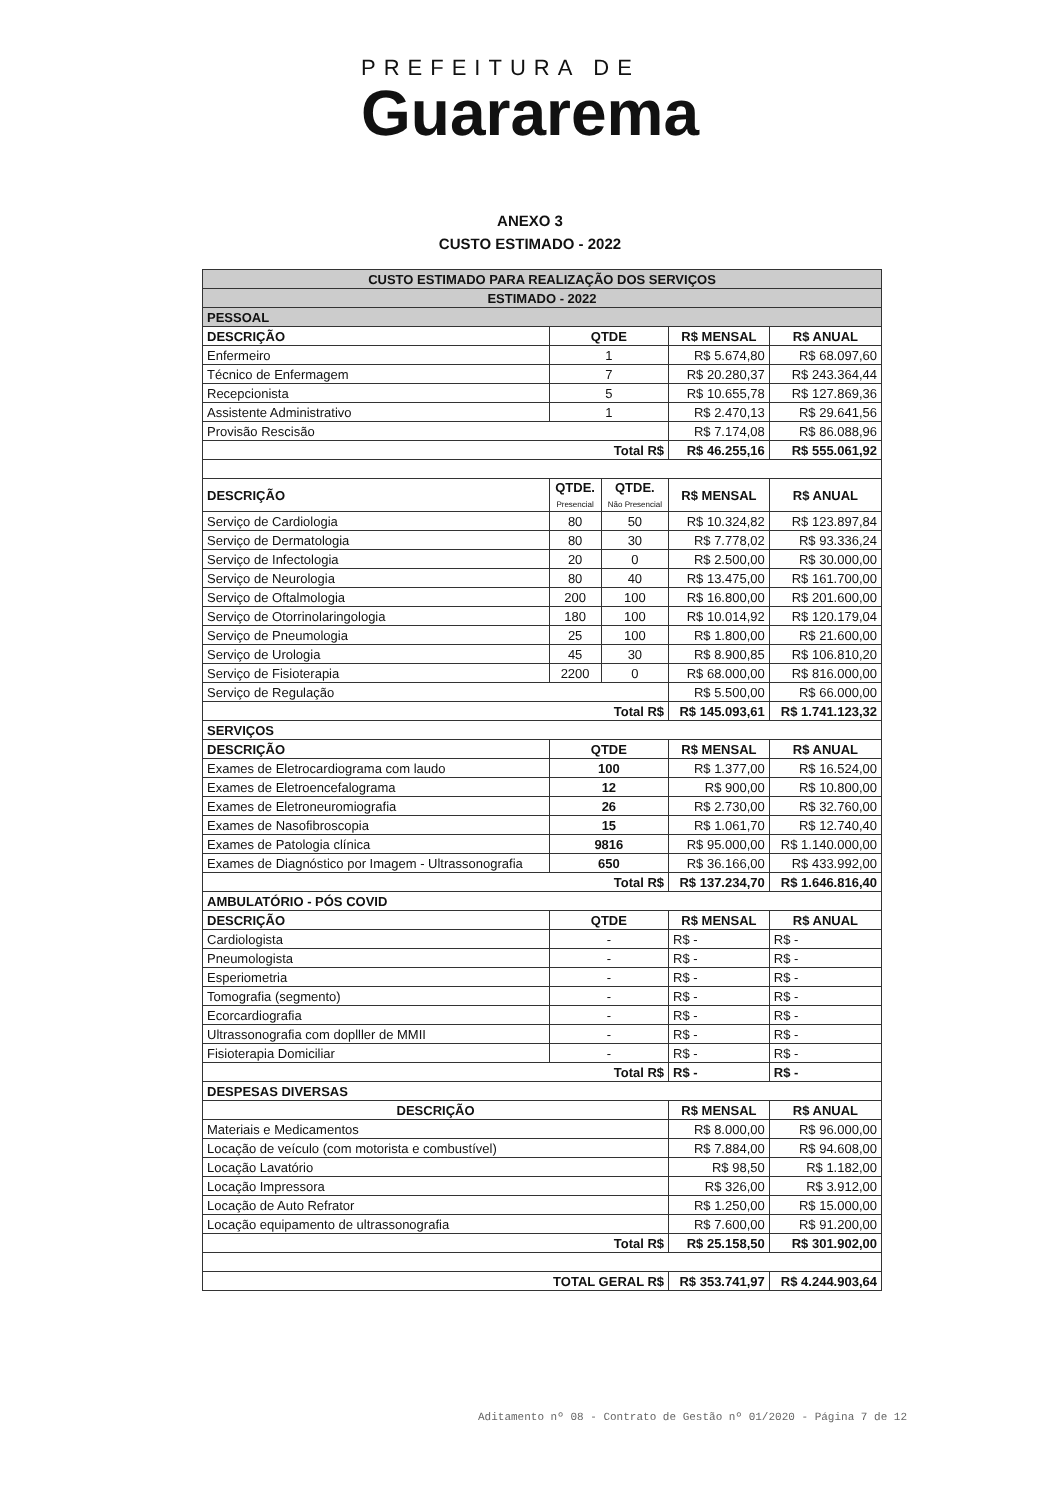PREFEITURA DE
Guararema
ANEXO 3
CUSTO ESTIMADO - 2022
| CUSTO ESTIMADO PARA REALIZAÇÃO DOS SERVIÇOS | | | | |
| ESTIMADO - 2022 | | | | |
| PESSOAL | | | | |
| DESCRIÇÃO | QTDE | | R$ MENSAL | R$ ANUAL |
| Enfermeiro | 1 | | R$ 5.674,80 | R$ 68.097,60 |
| Técnico de Enfermagem | 7 | | R$ 20.280,37 | R$ 243.364,44 |
| Recepcionista | 5 | | R$ 10.655,78 | R$ 127.869,36 |
| Assistente Administrativo | 1 | | R$ 2.470,13 | R$ 29.641,56 |
| Provisão Rescisão | | | R$ 7.174,08 | R$ 86.088,96 |
| Total R$ | | | R$ 46.255,16 | R$ 555.061,92 |
| DESCRIÇÃO | QTDE. Presencial | QTDE. Não Presencial | R$ MENSAL | R$ ANUAL |
| Serviço de Cardiologia | 80 | 50 | R$ 10.324,82 | R$ 123.897,84 |
| Serviço de Dermatologia | 80 | 30 | R$ 7.778,02 | R$ 93.336,24 |
| Serviço de Infectologia | 20 | 0 | R$ 2.500,00 | R$ 30.000,00 |
| Serviço de Neurologia | 80 | 40 | R$ 13.475,00 | R$ 161.700,00 |
| Serviço de Oftalmologia | 200 | 100 | R$ 16.800,00 | R$ 201.600,00 |
| Serviço de Otorrinolaringologia | 180 | 100 | R$ 10.014,92 | R$ 120.179,04 |
| Serviço de Pneumologia | 25 | 100 | R$ 1.800,00 | R$ 21.600,00 |
| Serviço de Urologia | 45 | 30 | R$ 8.900,85 | R$ 106.810,20 |
| Serviço de Fisioterapia | 2200 | 0 | R$ 68.000,00 | R$ 816.000,00 |
| Serviço de Regulação | | | R$ 5.500,00 | R$ 66.000,00 |
| Total R$ | | | R$ 145.093,61 | R$ 1.741.123,32 |
| SERVIÇOS | | | | |
| DESCRIÇÃO | QTDE | | R$ MENSAL | R$ ANUAL |
| Exames de Eletrocardiograma com laudo | 100 | | R$ 1.377,00 | R$ 16.524,00 |
| Exames de Eletroencefalograma | 12 | | R$ 900,00 | R$ 10.800,00 |
| Exames de Eletroneuromiografia | 26 | | R$ 2.730,00 | R$ 32.760,00 |
| Exames de Nasofibroscopia | 15 | | R$ 1.061,70 | R$ 12.740,40 |
| Exames de Patologia clínica | 9816 | | R$ 95.000,00 | R$ 1.140.000,00 |
| Exames de Diagnóstico por Imagem - Ultrassonografia | 650 | | R$ 36.166,00 | R$ 433.992,00 |
| Total R$ | | | R$ 137.234,70 | R$ 1.646.816,40 |
| AMBULATÓRIO - PÓS COVID | | | | |
| DESCRIÇÃO | QTDE | | R$ MENSAL | R$ ANUAL |
| Cardiologista | - | | R$ - | R$ - |
| Pneumologista | - | | R$ - | R$ - |
| Esperiometria | - | | R$ - | R$ - |
| Tomografia (segmento) | - | | R$ - | R$ - |
| Ecorcardiografia | - | | R$ - | R$ - |
| Ultrassonografia com doplller de MMII | - | | R$ - | R$ - |
| Fisioterapia Domiciliar | - | | R$ - | R$ - |
| Total R$ | | | R$ - | R$ - |
| DESPESAS DIVERSAS | | | | |
| DESCRIÇÃO | | | R$ MENSAL | R$ ANUAL |
| Materiais e Medicamentos | | | R$ 8.000,00 | R$ 96.000,00 |
| Locação de veículo (com motorista e combustível) | | | R$ 7.884,00 | R$ 94.608,00 |
| Locação Lavatório | | | R$ 98,50 | R$ 1.182,00 |
| Locação Impressora | | | R$ 326,00 | R$ 3.912,00 |
| Locação de Auto Refrator | | | R$ 1.250,00 | R$ 15.000,00 |
| Locação equipamento de ultrassonografia | | | R$ 7.600,00 | R$ 91.200,00 |
| Total R$ | | | R$ 25.158,50 | R$ 301.902,00 |
| TOTAL GERAL R$ | | | R$ 353.741,97 | R$ 4.244.903,64 |
Aditamento nº 08 - Contrato de Gestão nº 01/2020 - Página 7 de 12